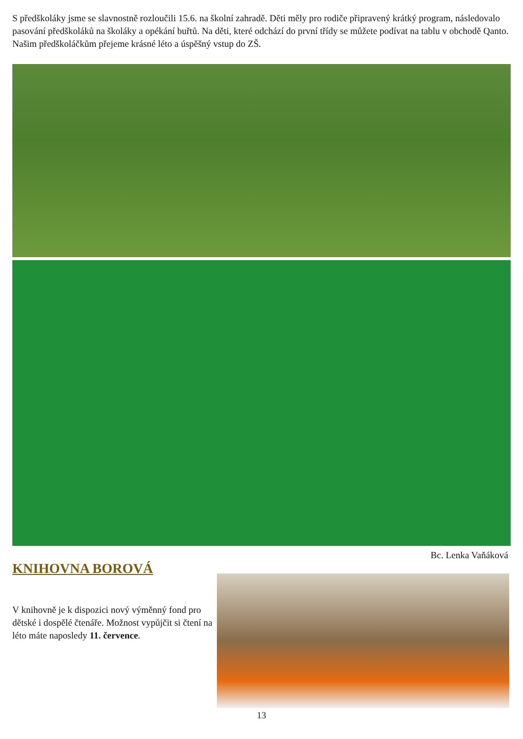S předškoláky jsme se slavnostně rozloučili 15.6. na školní zahradě. Děti měly pro rodiče připravený krátký program, následovalo pasování předškoláků na školáky a opékání buřtů. Na děti, které odchází do první třídy se můžete podívat na tablu v obchodě Qanto. Našim předškoláčkům přejeme krásné léto a úspěšný vstup do ZŠ.
Bc. Lenka Vaňáková
KNIHOVNA BOROVÁ
V knihovně je k dispozici nový výměnný fond pro dětské i dospělé čtenáře. Možnost vypůjčit si čtení na léto máte naposledy 11. července.
13